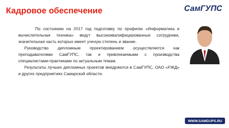Кадровое обеспечение СамГУПС
По состоянию на 2017 год подготовку по профилю «Информатика и вычислительная техника» ведут высококвалифицированные сотрудники, значительная часть которых имеет ученую степень и звание.
Руководство дипломным проектированием осуществляется как преподавателями СамГУПС, так и привлекаемыми с производства специалистами-практиками по актуальным темам.
Результаты лучших дипломных проектов внедряются в СамГУПС, ОАО «РЖД» и других предприятиях Самарской области.
WWW.SAMGUPS.RU